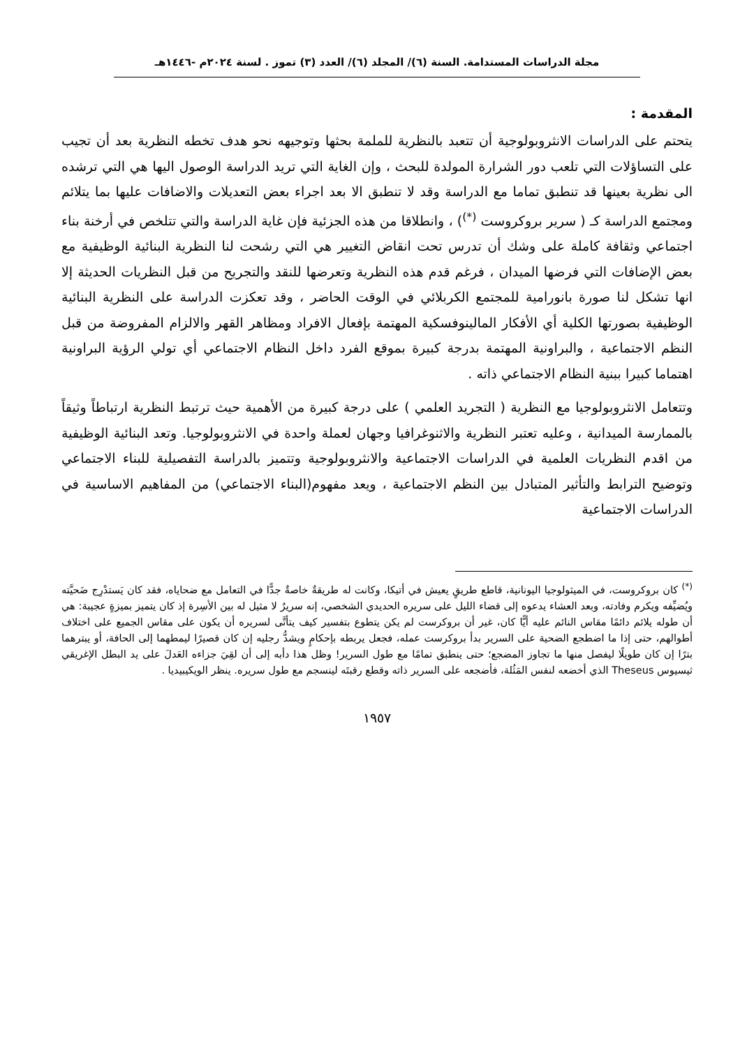مجلة الدراسات المستدامة. السنة (٦)/ المجلد (٦)/ العدد (٣) تموز . لسنة ٢٠٢٤م -١٤٤٦هـ
المقدمة :
يتحتم على الدراسات الانثروبولوجية أن تتعبد بالنظرية للملمة بحثها وتوجيهه نحو هدف تخطه النظرية بعد أن تجيب على التساؤلات التي تلعب دور الشرارة المولدة للبحث ، وإن الغاية التي تريد الدراسة الوصول اليها هي التي ترشده الى نظرية بعينها قد تنطبق تماما مع الدراسة وقد لا تنطبق الا بعد اجراء بعض التعديلات والاضافات عليها بما يتلائم ومجتمع الدراسة كـ ( سرير بروكروست <sup>(*)</sup>) ، وانطلاقا من هذه الجزئية فإن غاية الدراسة والتي تتلخص في أرخنة بناء اجتماعي وثقافة كاملة على وشك أن تدرس تحت انقاض التغيير هي التي رشحت لنا النظرية البنائية الوظيفية مع بعض الإضافات التي فرضها الميدان ، فرغم قدم هذه النظرية وتعرضها للنقد والتجريح من قبل النظريات الحديثة إلا انها تشكل لنا صورة بانورامية للمجتمع الكربلائي في الوقت الحاضر ، وقد تعكزت الدراسة على النظرية البنائية الوظيفية بصورتها الكلية أي الأفكار المالينوفسكية المهتمة بإفعال الافراد ومظاهر القهر والالزام المفروضة من قبل النظم الاجتماعية ، والبراونية المهتمة بدرجة كبيرة بموقع الفرد داخل النظام الاجتماعي أي تولي الرؤية البراونية اهتماما كبيرا ببنية النظام الاجتماعي ذاته .
وتتعامل الانثروبولوجيا مع النظرية ( التجريد العلمي ) على درجة كبيرة من الأهمية حيث ترتبط النظرية ارتباطاً وثيقاً بالممارسة الميدانية ، وعليه تعتبر النظرية والاثنوغرافيا وجهان لعملة واحدة في الانثروبولوجيا. وتعد البنائية الوظيفية من اقدم النظريات العلمية في الدراسات الاجتماعية والانثروبولوجية وتتميز بالدراسة التفصيلية للبناء الاجتماعي وتوضيح الترابط والتأثير المتبادل بين النظم الاجتماعية ، ويعد مفهوم(البناء الاجتماعي) من المفاهيم الاساسية في الدراسات الاجتماعية
<sup>(*)</sup> كان بروكروست، في الميثولوجيا اليونانية، قاطع طريقٍ يعيش في أتيكا، وكانت له طريقةٌ خاصةٌ جدًّا في التعامل مع ضحاياه، فقد كان يَستدْرِج ضَحيَّته ويُضيِّفه ويكرم وفادته، وبعد العشاء يدعوه إلى قضاء الليل على سريره الحديدي الشخصي، إنه سريرٌ لا مثيل له بين الأسِرة إذ كان يتميز بميزةٍ عجيبة: هي أن طوله يلائم دائمًا مقاس النائم عليه أيًّا كان، غير أن بروكرست لم يكن يتطوع بتفسير كيف يتأتَّى لسريره أن يكون على مقاس الجميع على اختلاف أطوالهم، حتى إذا ما اضطجع الضحية على السرير بدأ بروكرست عمله، فجعل يربطه بإحكامٍ ويشدُّ رجليه إن كان قصيرًا ليمطهما إلى الحافة، أو يبترهما بترًا إن كان طويلًا ليفصل منها ما تجاوز المضجع؛ حتى ينطبق تمامًا مع طول السرير! وظل هذا دأبه إلى أن لقِيَ جزاءه العَدلَ على يد البطل الإغريقي ثيسيوس Theseus الذي أخضعه لنفس المَثُلة، فأضجعه على السرير ذاته وقطع رقبتَه لينسجم مع طول سريره. ينظر الويكيبيديا .
١٩٥٧